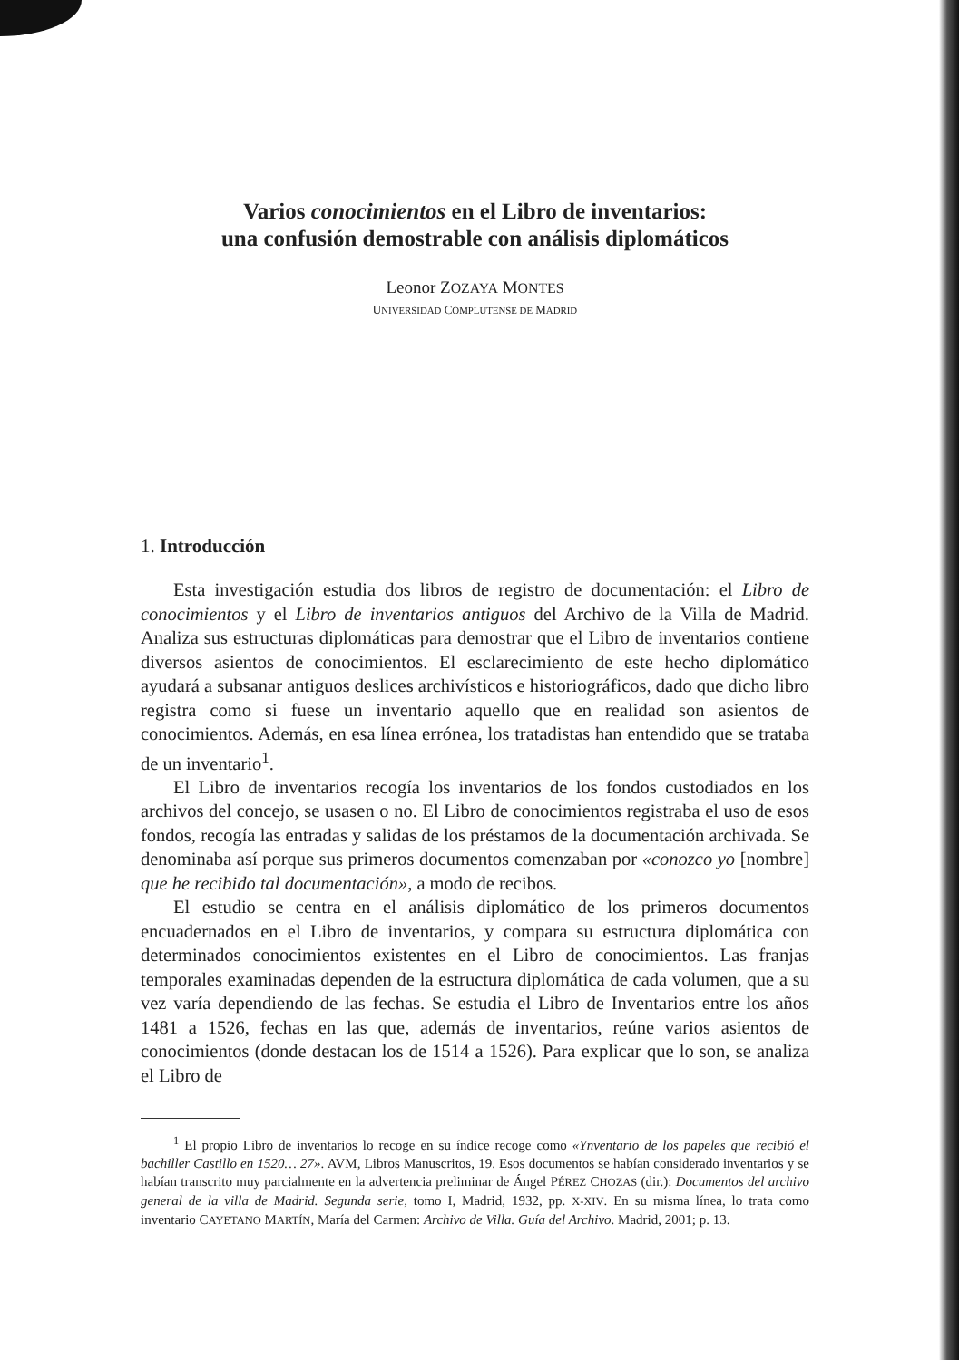Varios conocimientos en el Libro de inventarios:
una confusión demostrable con análisis diplomáticos
Leonor ZOZAYA MONTES
UNIVERSIDAD COMPLUTENSE DE MADRID
1. Introducción
Esta investigación estudia dos libros de registro de documentación: el Libro de conocimientos y el Libro de inventarios antiguos del Archivo de la Villa de Madrid. Analiza sus estructuras diplomáticas para demostrar que el Libro de inventarios contiene diversos asientos de conocimientos. El esclarecimiento de este hecho diplomático ayudará a subsanar antiguos deslices archivísticos e historiográficos, dado que dicho libro registra como si fuese un inventario aquello que en realidad son asientos de conocimientos. Además, en esa línea errónea, los tratadistas han entendido que se trataba de un inventario<sup>1</sup>.
El Libro de inventarios recogía los inventarios de los fondos custodiados en los archivos del concejo, se usasen o no. El Libro de conocimientos registraba el uso de esos fondos, recogía las entradas y salidas de los préstamos de la documentación archivada. Se denominaba así porque sus primeros documentos comenzaban por «conozco yo [nombre] que he recibido tal documentación», a modo de recibos.
El estudio se centra en el análisis diplomático de los primeros documentos encuadernados en el Libro de inventarios, y compara su estructura diplomática con determinados conocimientos existentes en el Libro de conocimientos. Las franjas temporales examinadas dependen de la estructura diplomática de cada volumen, que a su vez varía dependiendo de las fechas. Se estudia el Libro de Inventarios entre los años 1481 a 1526, fechas en las que, además de inventarios, reúne varios asientos de conocimientos (donde destacan los de 1514 a 1526). Para explicar que lo son, se analiza el Libro de
<sup>1</sup> El propio Libro de inventarios lo recoge en su índice recoge como «Ynventario de los papeles que recibió el bachiller Castillo en 1520… 27». AVM, Libros Manuscritos, 19. Esos documentos se habían considerado inventarios y se habían transcrito muy parcialmente en la advertencia preliminar de Ángel PÉREZ CHOZAS (dir.): Documentos del archivo general de la villa de Madrid. Segunda serie, tomo I, Madrid, 1932, pp. X-XIV. En su misma línea, lo trata como inventario CAYETANO MARTÍN, María del Carmen: Archivo de Villa. Guía del Archivo. Madrid, 2001; p. 13.